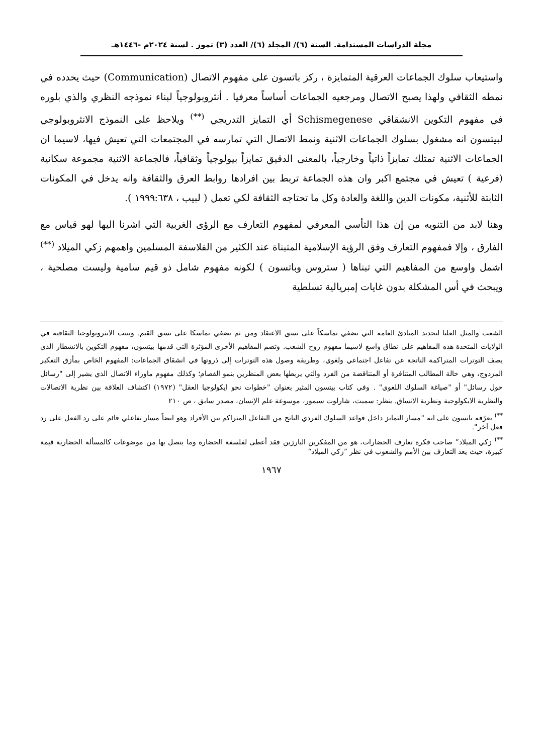مجلة الدراسات المستدامة. السنة (٦)/ المجلد (٦)/ العدد (٣) تموز . لسنة ٢٠٢٤م -١٤٤٦هـ
واستيعاب سلوك الجماعات العرقية المتمايزة ، ركز باتسون على مفهوم الاتصال (Communication) حيث يحدده في نمطه الثقافي ولهذا يصبح الاتصال ومرجعيه الجماعات أساساً معرفيا . أنثروبولوجياً لبناء نموذجه النظري والذي بلوره في مفهوم التكوين الانشقاقي Schismegenese أي التمايز التدريجي <sup>(**)</sup> ويلاحظ على النموذج الانثروبولوجي لبيتسون انه مشغول بسلوك الجماعات الاثنية ونمط الاتصال التي تمارسه في المجتمعات التي تعيش فيها، لاسيما ان الجماعات الاثنية تمتلك تمايزاً ذاتياً وخارجياً، بالمعنى الدقيق تمايزاً بيولوجياً وثقافياً، فالجماعة الاثنية مجموعة سكانية (فرعية ) تعيش في مجتمع اكبر وان هذه الجماعة تربط بين افرادها روابط العرق والثقافة وانه يدخل في المكونات الثابتة للأثنية، مكونات الدين واللغة والعادة وكل ما تحتاجه الثقافة لكي تعمل ( لبيب ، ١٩٩٩:٦٣٨ ).
وهنا لابد من التنويه من إن هذا التأسي المعرفي لمفهوم التعارف مع الرؤى الغربية التي اشرنا اليها لهو قياس مع الفارق ، وإلا فمفهوم التعارف وفق الرؤية الإسلامية المتبناة عند الكثير من الفلاسفة المسلمين واهمهم زكي الميلاد <sup>(**)</sup> اشمل واوسع من المفاهيم التي تبناها ( ستروس وباتسون ) لكونه مفهوم شامل ذو قيم سامية وليست مصلحية ، ويبحث في أس المشكلة بدون غايات إمبريالية تسلطية
الشعب والمثل العليا لتحديد المبادئ العامة التي تضفي تماسكاً على نسق الاعتقاد ومن ثم تضفي تماسكا على نسق القيم. وتبنت الانثروبولوجيا الثقافية في الولايات المتحدة هذه المفاهيم على نطاق واسع لاسيما مفهوم روح الشعب. وتضم المفاهيم الأخرى المؤثرة التي قدمها بيتسون، مفهوم التكوين بالانشطار الذي يصف التوترات المتراكمة الناتجة عن تفاعل اجتماعي ولغوي، وطريقة وصول هذه التوترات إلى ذروتها في انشقاق الجماعات: المفهوم الخاص بمأزق التفكير المزدوج، وهي حالة المطالب المتنافرة أو المتناقضة من الفرد والتي يربطها بعض المنظرين بنمو الفصام؛ وكذلك مفهوم ماوراء الاتصال الذي يشير إلى "رسائل حول رسائل" أو "صياغة السلوك اللغوي" . وفي كتاب بيتسون المثير بعنوان "خطوات نحو ايكولوجيا العقل" (١٩٧٢) اكتشاف العلاقة بين نظرية الاتصالات والنظرية الايكولوجية ونظرية الانساق. ينظر: سميث، شارلوت سيمور، موسوعة علم الإنسان، مصدر سابق ، ص ٢١٠
<sup>**)</sup> يعرّفه باتسون على انه "مسار التمايز داخل قواعد السلوك الفردي الناتج من التفاعل المتراكم بين الأفراد وهو ايضاً مسار تفاعلي قائم على رد الفعل على رد فعل آخر".
<sup>**)</sup> زكي الميلاد” صاحب فكرة تعارف الحضارات، هو من المفكرين البارزين فقد أعطى لفلسفة الحضارة وما يتصل بها من موضوعات كالمسألة الحضارية قيمة كبيرة، حيث يعد التعارف بين الأمم والشعوب في نظر ”زكي الميلاد“
١٩٦٧